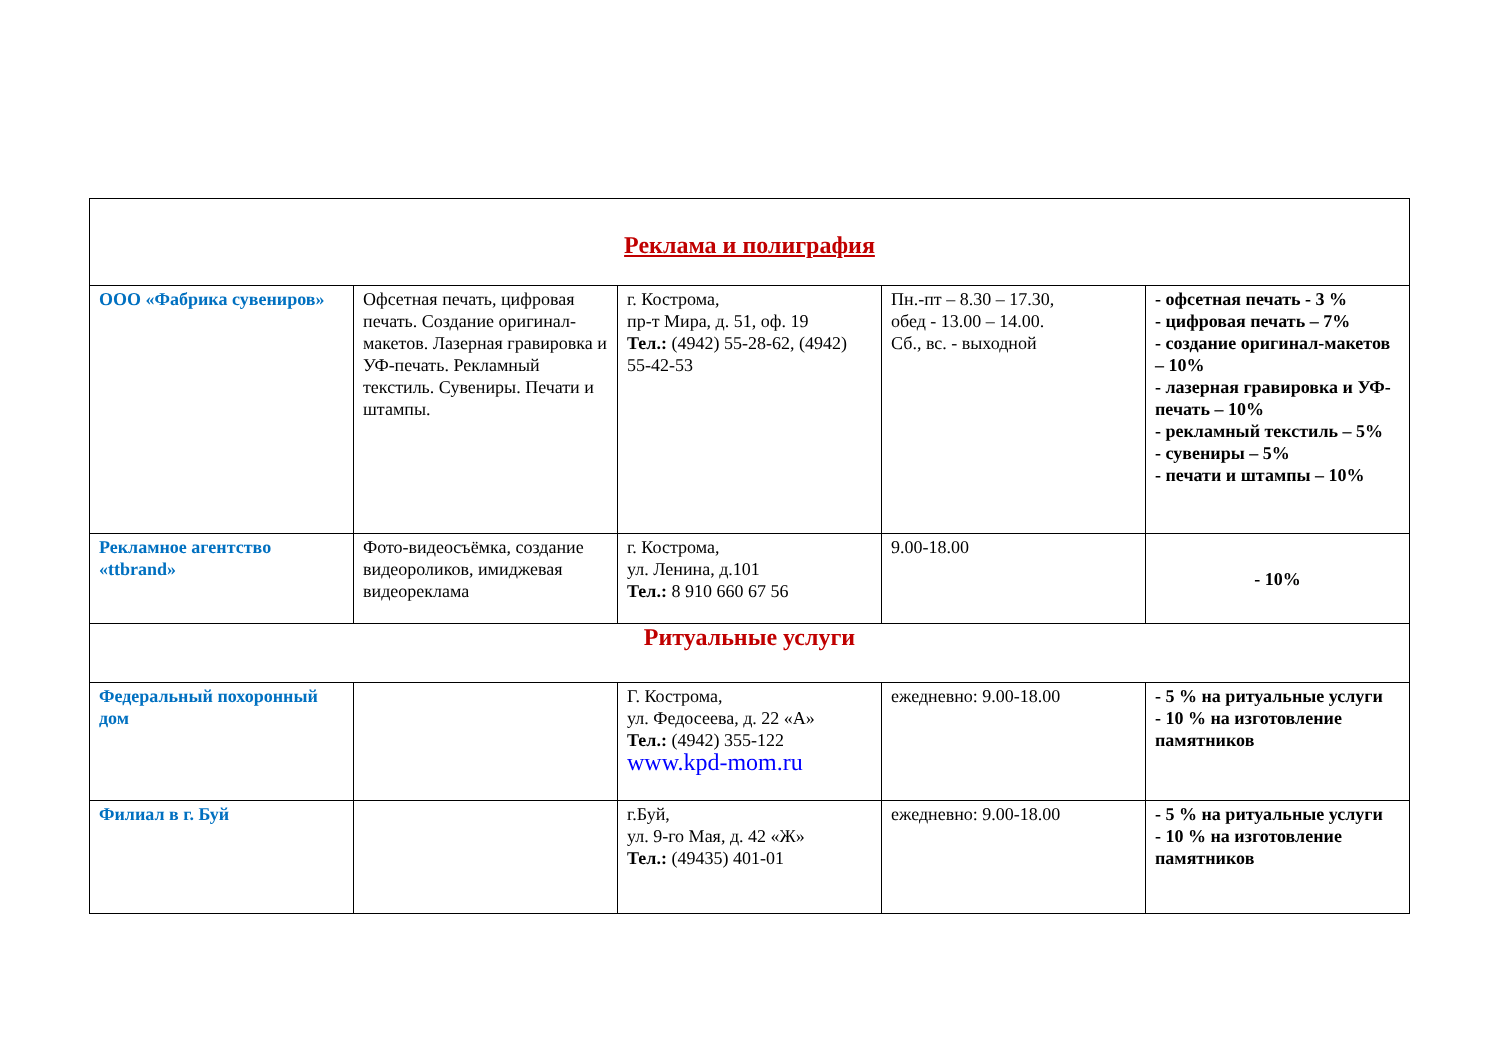| Реклама и полиграфия | | | | |
| ООО «Фабрика сувениров» | Офсетная печать, цифровая печать. Создание оригинал-макетов. Лазерная гравировка и УФ-печать. Рекламный текстиль. Сувениры. Печати и штампы. | г. Кострома, пр-т Мира, д. 51, оф. 19 Тел.: (4942) 55-28-62, (4942) 55-42-53 | Пн.-пт – 8.30 – 17.30, обед - 13.00 – 14.00. Сб., вс. - выходной | - офсетная печать - 3 % - цифровая печать – 7% - создание оригинал-макетов – 10% - лазерная гравировка и УФ-печать – 10% - рекламный текстиль – 5% - сувениры – 5% - печати и штампы – 10% |
| Рекламное агентство «ttbrand» | Фото-видеосъёмка, создание видеороликов, имиджевая видеореклама | г. Кострома, ул. Ленина, д.101 Тел.: 8 910 660 67 56 | 9.00-18.00 | - 10% |
| Ритуальные услуги | | | | |
| Федеральный похоронный дом | | Г. Кострома, ул. Федосеева, д. 22 «А» Тел.: (4942) 355-122 www.kpd-mom.ru | ежедневно: 9.00-18.00 | - 5 % на ритуальные услуги - 10 % на изготовление памятников |
| Филиал в г. Буй | | г.Буй, ул. 9-го Мая, д. 42 «Ж» Тел.: (49435) 401-01 | ежедневно: 9.00-18.00 | - 5 % на ритуальные услуги - 10 % на изготовление памятников |